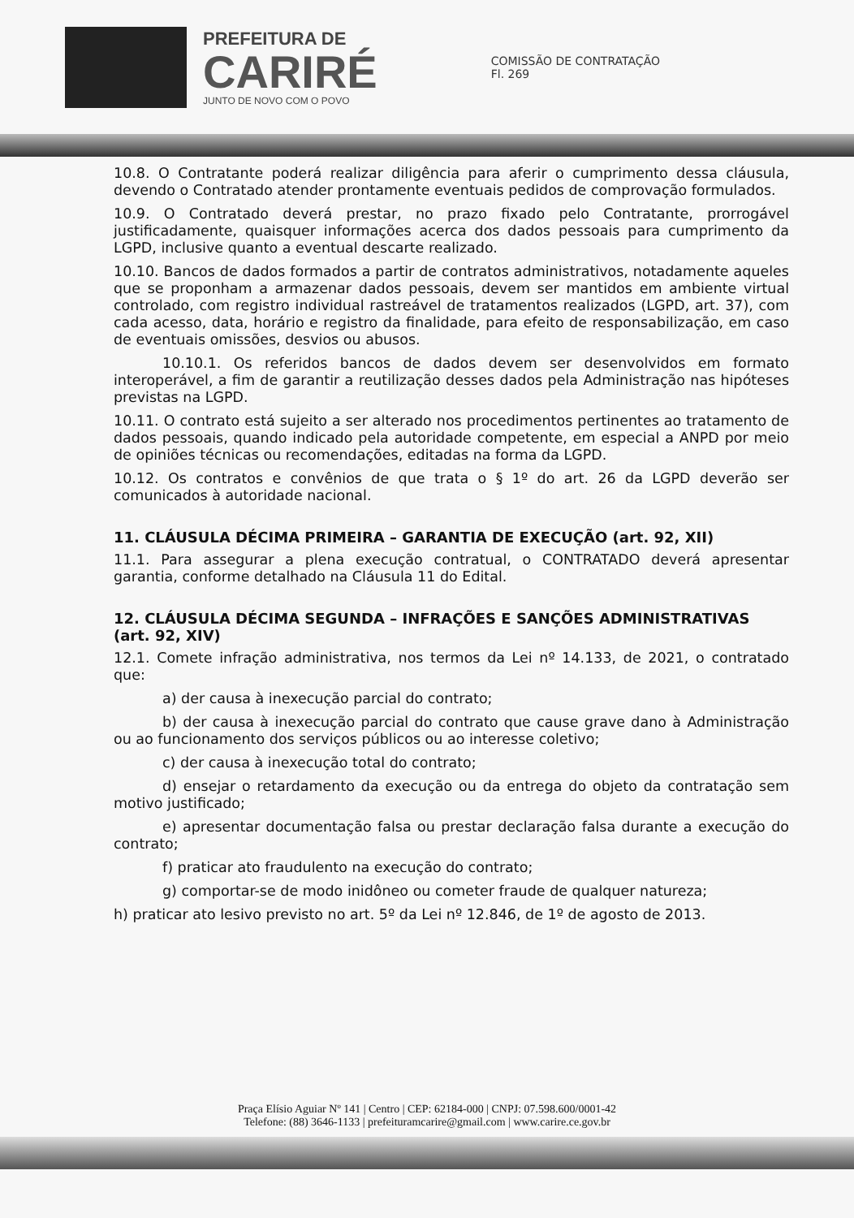PREFEITURA DE
CARIRÉ
JUNTO DE NOVO COM O POVO
COMISSÃO DE CONTRATAÇÃO
Fl. 269
10.8. O Contratante poderá realizar diligência para aferir o cumprimento dessa cláusula, devendo o Contratado atender prontamente eventuais pedidos de comprovação formulados.
10.9. O Contratado deverá prestar, no prazo fixado pelo Contratante, prorrogável justificadamente, quaisquer informações acerca dos dados pessoais para cumprimento da LGPD, inclusive quanto a eventual descarte realizado.
10.10. Bancos de dados formados a partir de contratos administrativos, notadamente aqueles que se proponham a armazenar dados pessoais, devem ser mantidos em ambiente virtual controlado, com registro individual rastreável de tratamentos realizados (LGPD, art. 37), com cada acesso, data, horário e registro da finalidade, para efeito de responsabilização, em caso de eventuais omissões, desvios ou abusos.
10.10.1. Os referidos bancos de dados devem ser desenvolvidos em formato interoperável, a fim de garantir a reutilização desses dados pela Administração nas hipóteses previstas na LGPD.
10.11. O contrato está sujeito a ser alterado nos procedimentos pertinentes ao tratamento de dados pessoais, quando indicado pela autoridade competente, em especial a ANPD por meio de opiniões técnicas ou recomendações, editadas na forma da LGPD.
10.12. Os contratos e convênios de que trata o § 1º do art. 26 da LGPD deverão ser comunicados à autoridade nacional.
11. CLÁUSULA DÉCIMA PRIMEIRA – GARANTIA DE EXECUÇÃO (art. 92, XII)
11.1. Para assegurar a plena execução contratual, o CONTRATADO deverá apresentar garantia, conforme detalhado na Cláusula 11 do Edital.
12. CLÁUSULA DÉCIMA SEGUNDA – INFRAÇÕES E SANÇÕES ADMINISTRATIVAS (art. 92, XIV)
12.1. Comete infração administrativa, nos termos da Lei nº 14.133, de 2021, o contratado que:
a) der causa à inexecução parcial do contrato;
b) der causa à inexecução parcial do contrato que cause grave dano à Administração ou ao funcionamento dos serviços públicos ou ao interesse coletivo;
c) der causa à inexecução total do contrato;
d) ensejar o retardamento da execução ou da entrega do objeto da contratação sem motivo justificado;
e) apresentar documentação falsa ou prestar declaração falsa durante a execução do contrato;
f) praticar ato fraudulento na execução do contrato;
g) comportar-se de modo inidôneo ou cometer fraude de qualquer natureza;
h) praticar ato lesivo previsto no art. 5º da Lei nº 12.846, de 1º de agosto de 2013.
Praça Elísio Aguiar Nº 141 | Centro | CEP: 62184-000 | CNPJ: 07.598.600/0001-42
Telefone: (88) 3646-1133 | prefeituramcarire@gmail.com | www.carire.ce.gov.br